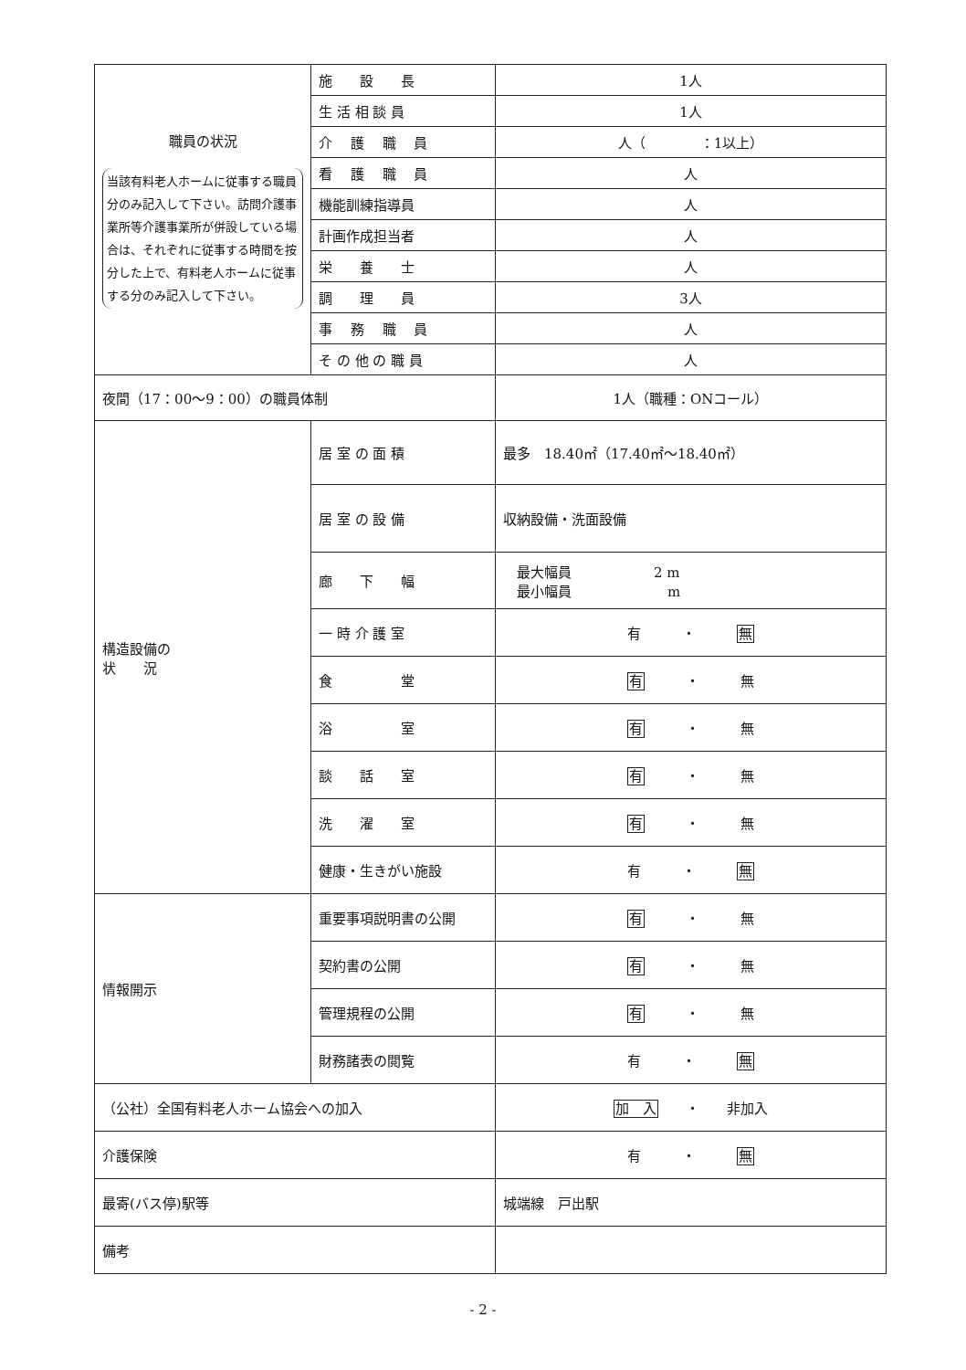| 職員の状況 当該有料老人ホームに従事する職員分のみ記入して下さい。訪問介護事業所等介護事業所が併設している場合は、それぞれに従事する時間を按分した上で、有料老人ホームに従事する分のみ記入して下さい。 | 施 設 長 | 1人 |
| | 生 活 相 談 員 | 1人 |
| | 介 護 職 員 | 人（ ：1以上） |
| | 看 護 職 員 | 人 |
| | 機能訓練指導員 | 人 |
| | 計画作成担当者 | 人 |
| | 栄 養 士 | 人 |
| | 調 理 員 | 3人 |
| | 事 務 職 員 | 人 |
| | そ の 他 の 職 員 | 人 |
| 夜間（17：00～9：00）の職員体制 | | 1人（職種：ONコール） |
| 構造設備の 状 況 | 居 室 の 面 積 | 最多 18.40㎡（17.40㎡～18.40㎡） |
| | 居 室 の 設 備 | 収納設備・洗面設備 |
| | 廊 下 幅 | 最大幅員 2 m 最小幅員 m |
| | 一 時 介 護 室 | 有 ・ 無 |
| | 食 堂 | 有 ・ 無 |
| | 浴 室 | 有 ・ 無 |
| | 談 話 室 | 有 ・ 無 |
| | 洗 濯 室 | 有 ・ 無 |
| | 健康・生きがい施設 | 有 ・ 無 |
| 情報開示 | 重要事項説明書の公開 | 有 ・ 無 |
| | 契約書の公開 | 有 ・ 無 |
| | 管理規程の公開 | 有 ・ 無 |
| | 財務諸表の閲覧 | 有 ・ 無 |
| （公社）全国有料老人ホーム協会への加入 | | 加 入 ・ 非加入 |
| 介護保険 | | 有 ・ 無 |
| 最寄(バス停)駅等 | | 城端線 戸出駅 |
| 備考 | | |
- 2 -